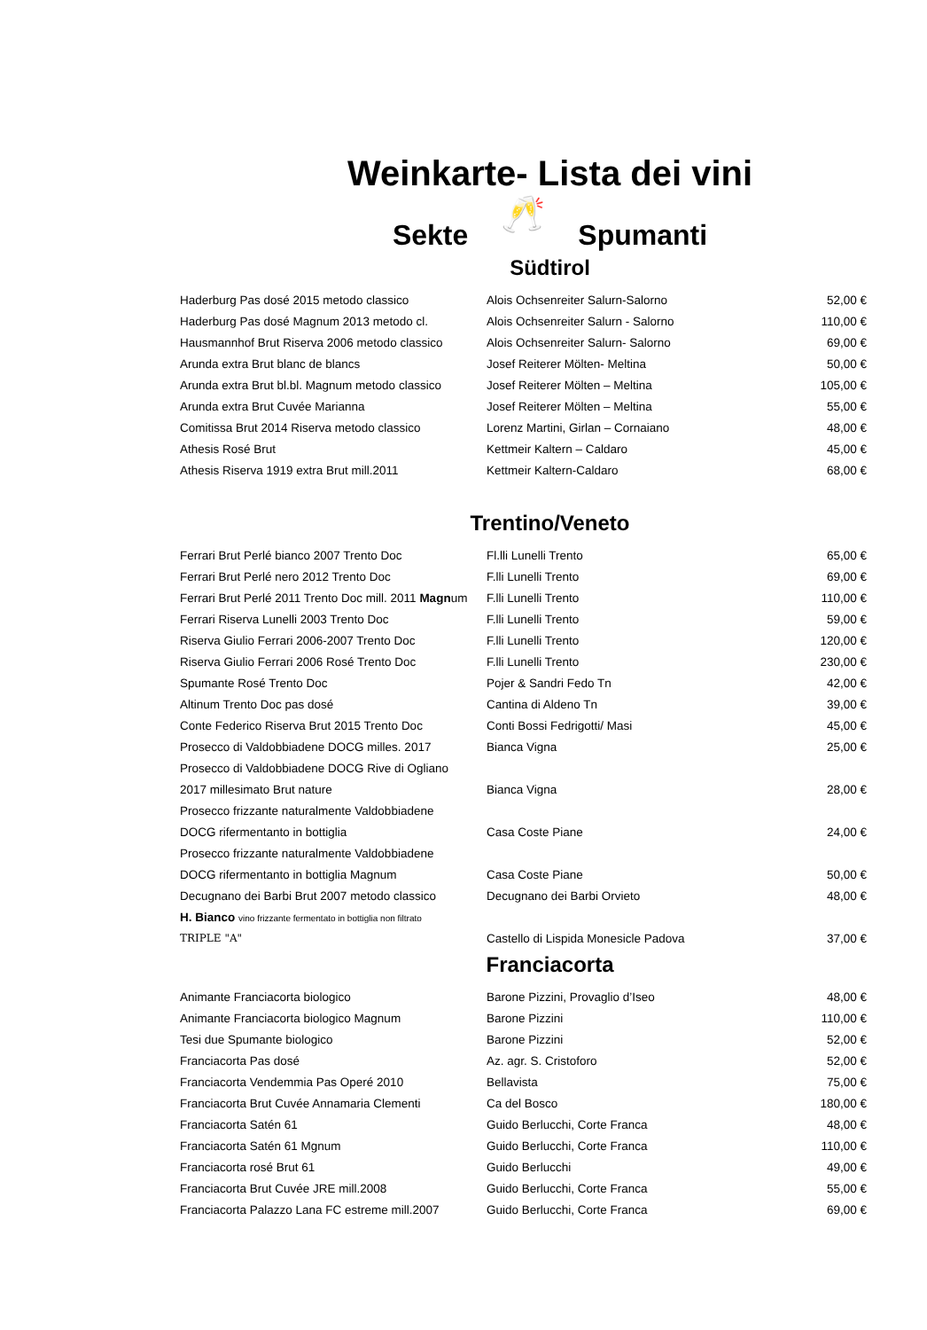Weinkarte- Lista dei vini
Sekte 🥂 Spumanti
Südtirol
| Haderburg Pas dosé 2015 metodo classico | Alois Ochsenreiter Salurn-Salorno | 52,00 € |
| Haderburg Pas dosé Magnum 2013 metodo cl. | Alois Ochsenreiter Salurn - Salorno | 110,00 € |
| Hausmannhof Brut Riserva 2006 metodo classico | Alois Ochsenreiter Salurn- Salorno | 69,00 € |
| Arunda extra Brut blanc de blancs | Josef Reiterer Mölten- Meltina | 50,00 € |
| Arunda extra Brut bl.bl. Magnum metodo classico | Josef Reiterer Mölten – Meltina | 105,00 € |
| Arunda extra Brut Cuvée Marianna | Josef Reiterer Mölten – Meltina | 55,00 € |
| Comitissa Brut 2014 Riserva metodo classico | Lorenz Martini, Girlan – Cornaiano | 48,00 € |
| Athesis Rosé Brut | Kettmeir Kaltern – Caldaro | 45,00 € |
| Athesis Riserva 1919 extra Brut mill.2011 | Kettmeir Kaltern-Caldaro | 68,00 € |
Trentino/Veneto
| Ferrari Brut Perlé bianco 2007 Trento Doc | Fl.lli Lunelli Trento | 65,00 € |
| Ferrari Brut Perlé nero 2012 Trento Doc | F.lli Lunelli Trento | 69,00 € |
| Ferrari Brut Perlé 2011 Trento Doc mill. 2011 Magn um | F.lli Lunelli Trento | 110,00 € |
| Ferrari Riserva Lunelli 2003 Trento Doc | F.lli Lunelli Trento | 59,00 € |
| Riserva Giulio Ferrari 2006-2007 Trento Doc | F.lli Lunelli Trento | 120,00 € |
| Riserva Giulio Ferrari 2006 Rosé Trento Doc | F.lli Lunelli Trento | 230,00 € |
| Spumante Rosé Trento Doc | Pojer & Sandri Fedo Tn | 42,00 € |
| Altinum Trento Doc pas dosé | Cantina di Aldeno Tn | 39,00 € |
| Conte Federico Riserva Brut 2015 Trento Doc | Conti Bossi Fedrigotti/ Masi | 45,00 € |
| Prosecco di Valdobbiadene DOCG milles. 2017 | Bianca Vigna | 25,00 € |
| Prosecco di Valdobbiadene DOCG Rive di Ogliano | | |
| 2017 millesimato Brut nature | Bianca Vigna | 28,00 € |
| Prosecco frizzante naturalmente Valdobbiadene | | |
| DOCG rifermentanto in bottiglia | Casa Coste Piane | 24,00 € |
| Prosecco frizzante naturalmente Valdobbiadene | | |
| DOCG rifermentanto in bottiglia Magnum | Casa Coste Piane | 50,00 € |
| Decugnano dei Barbi Brut 2007 metodo classico | Decugnano dei Barbi Orvieto | 48,00 € |
| H. Bianco vino frizzante fermentato in bottiglia non filtrato | | |
| TRIPLE "A" | Castello di Lispida Monesicle Padova | 37,00 € |
Franciacorta
| Animante Franciacorta biologico | Barone Pizzini, Provaglio d’Iseo | 48,00 € |
| Animante Franciacorta biologico Magnum | Barone Pizzini | 110,00 € |
| Tesi due Spumante biologico | Barone Pizzini | 52,00 € |
| Franciacorta Pas dosé | Az. agr. S. Cristoforo | 52,00 € |
| Franciacorta Vendemmia Pas Operé 2010 | Bellavista | 75,00 € |
| Franciacorta Brut Cuvée Annamaria Clementi | Ca del Bosco | 180,00 € |
| Franciacorta Satén 61 | Guido Berlucchi, Corte Franca | 48,00 € |
| Franciacorta Satén 61 Mgnum | Guido Berlucchi, Corte Franca | 110,00 € |
| Franciacorta rosé Brut 61 | Guido Berlucchi | 49,00 € |
| Franciacorta Brut Cuvée JRE mill.2008 | Guido Berlucchi, Corte Franca | 55,00 € |
| Franciacorta Palazzo Lana FC estreme mill.2007 | Guido Berlucchi, Corte Franca | 69,00 € |